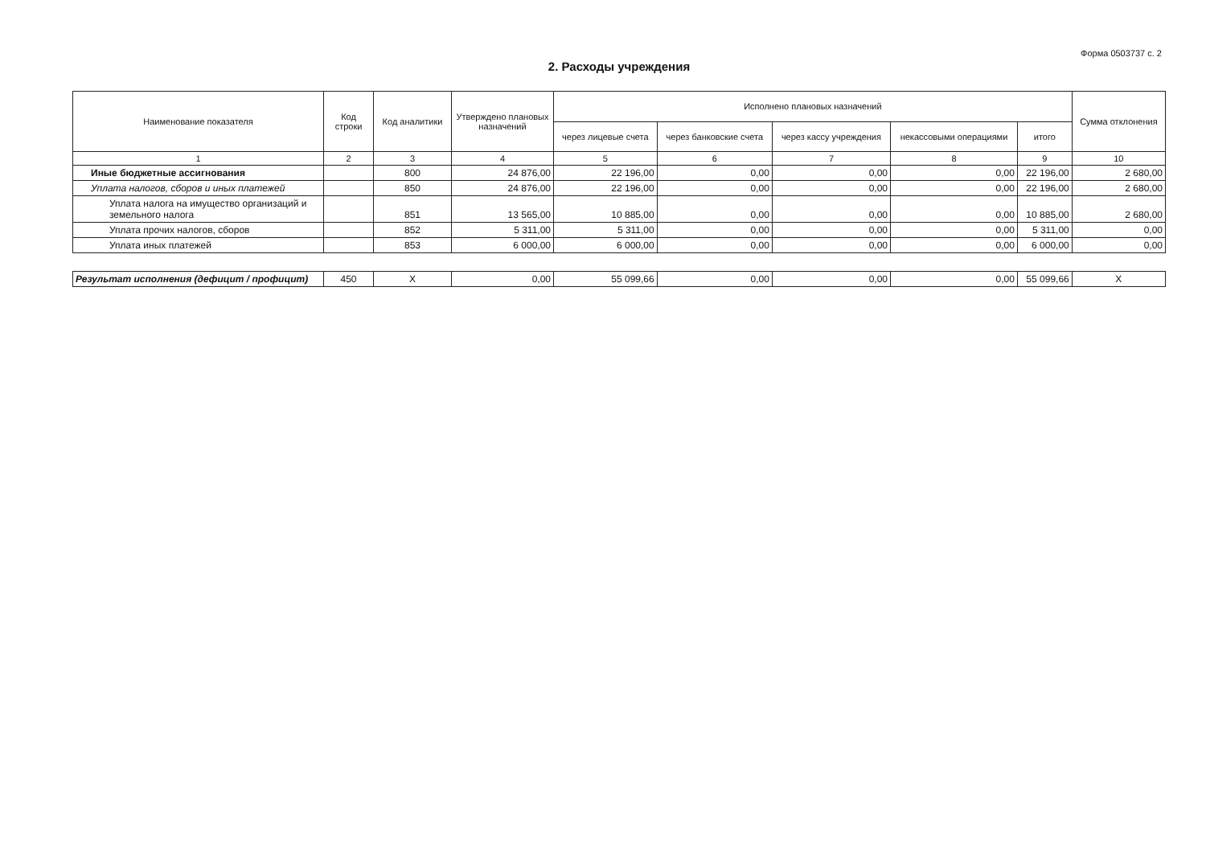Форма 0503737 с. 2
2. Расходы учреждения
| Наименование показателя | Код строки | Код аналитики | Утверждено плановых назначений | Исполнено плановых назначений | | | | | Сумма отклонения |
| --- | --- | --- | --- | --- | --- | --- | --- | --- | --- |
| | | | | через лицевые счета | через банковские счета | через кассу учреждения | некассовыми операциями | итого | |
| 1 | 2 | 3 | 4 | 5 | 6 | 7 | 8 | 9 | 10 |
| Иные бюджетные ассигнования | | 800 | 24 876,00 | 22 196,00 | 0,00 | 0,00 | 0,00 | 22 196,00 | 2 680,00 |
| Уплата налогов, сборов и иных платежей | | 850 | 24 876,00 | 22 196,00 | 0,00 | 0,00 | 0,00 | 22 196,00 | 2 680,00 |
| Уплата налога на имущество организаций и земельного налога | | 851 | 13 565,00 | 10 885,00 | 0,00 | 0,00 | 0,00 | 10 885,00 | 2 680,00 |
| Уплата прочих налогов, сборов | | 852 | 5 311,00 | 5 311,00 | 0,00 | 0,00 | 0,00 | 5 311,00 | 0,00 |
| Уплата иных платежей | | 853 | 6 000,00 | 6 000,00 | 0,00 | 0,00 | 0,00 | 6 000,00 | 0,00 |
| Результат исполнения (дефицит / профицит) | 450 | X | 0,00 | 55 099,66 | 0,00 | 0,00 | 0,00 | 55 099,66 | X |